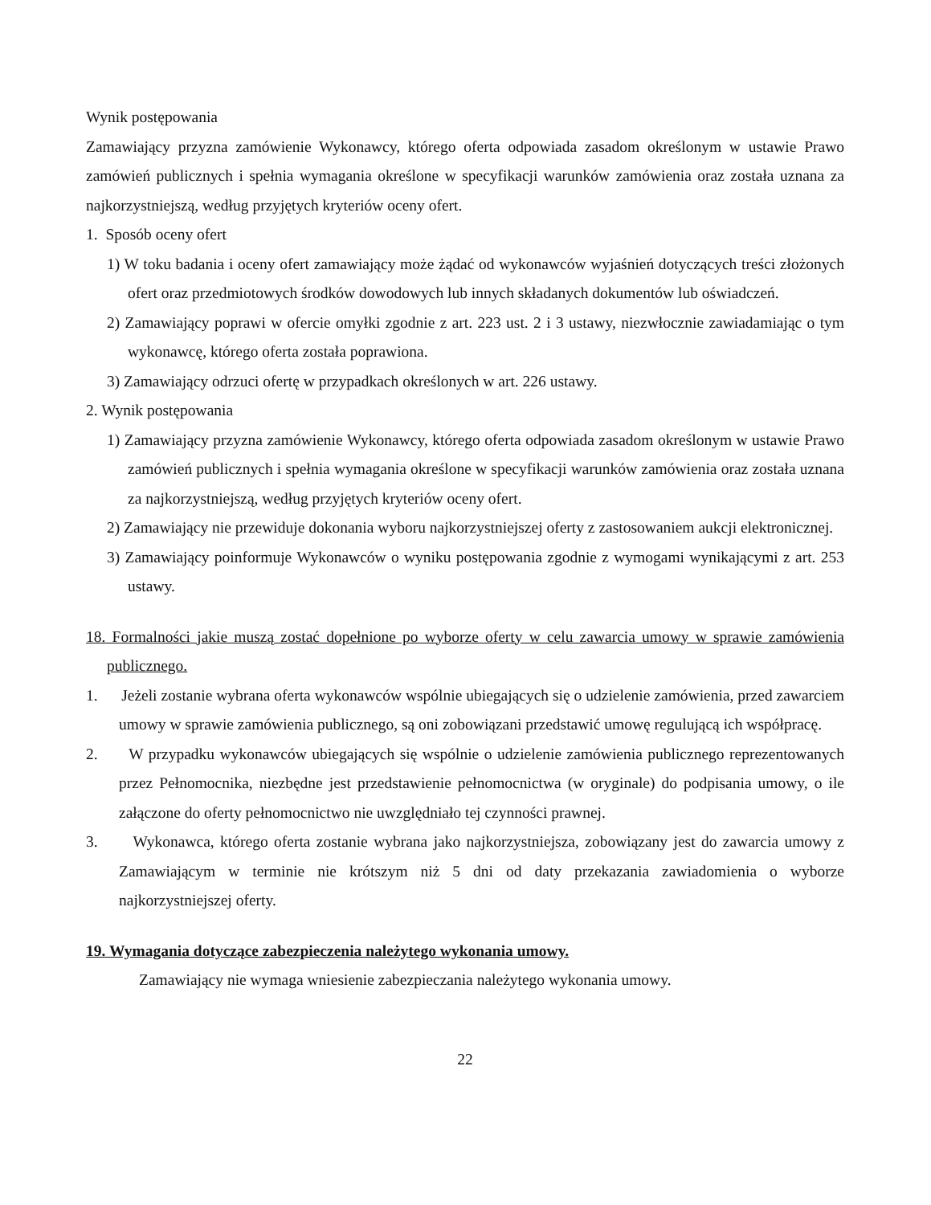Wynik postępowania
Zamawiający przyzna zamówienie Wykonawcy, którego oferta odpowiada zasadom określonym w ustawie Prawo zamówień publicznych i spełnia wymagania określone w specyfikacji warunków zamówienia oraz została uznana za najkorzystniejszą, według przyjętych kryteriów oceny ofert.
1. Sposób oceny ofert
1) W toku badania i oceny ofert zamawiający może żądać od wykonawców wyjaśnień dotyczących treści złożonych ofert oraz przedmiotowych środków dowodowych lub innych składanych dokumentów lub oświadczeń.
2) Zamawiający poprawi w ofercie omyłki zgodnie z art. 223 ust. 2 i 3 ustawy, niezwłocznie zawiadamiając o tym wykonawcę, którego oferta została poprawiona.
3) Zamawiający odrzuci ofertę w przypadkach określonych w art. 226 ustawy.
2. Wynik postępowania
1) Zamawiający przyzna zamówienie Wykonawcy, którego oferta odpowiada zasadom określonym w ustawie Prawo zamówień publicznych i spełnia wymagania określone w specyfikacji warunków zamówienia oraz została uznana za najkorzystniejszą, według przyjętych kryteriów oceny ofert.
2) Zamawiający nie przewiduje dokonania wyboru najkorzystniejszej oferty z zastosowaniem aukcji elektronicznej.
3) Zamawiający poinformuje Wykonawców o wyniku postępowania zgodnie z wymogami wynikającymi z art. 253 ustawy.
18. Formalności jakie muszą zostać dopełnione po wyborze oferty w celu zawarcia umowy w sprawie zamówienia publicznego.
1. Jeżeli zostanie wybrana oferta wykonawców wspólnie ubiegających się o udzielenie zamówienia, przed zawarciem umowy w sprawie zamówienia publicznego, są oni zobowiązani przedstawić umowę regulującą ich współpracę.
2. W przypadku wykonawców ubiegających się wspólnie o udzielenie zamówienia publicznego reprezentowanych przez Pełnomocnika, niezbędne jest przedstawienie pełnomocnictwa (w oryginale) do podpisania umowy, o ile załączone do oferty pełnomocnictwo nie uwzględniało tej czynności prawnej.
3. Wykonawca, którego oferta zostanie wybrana jako najkorzystniejsza, zobowiązany jest do zawarcia umowy z Zamawiającym w terminie nie krótszym niż 5 dni od daty przekazania zawiadomienia o wyborze najkorzystniejszej oferty.
19. Wymagania dotyczące zabezpieczenia należytego wykonania umowy.
Zamawiający nie wymaga wniesienie zabezpieczania należytego wykonania umowy.
22